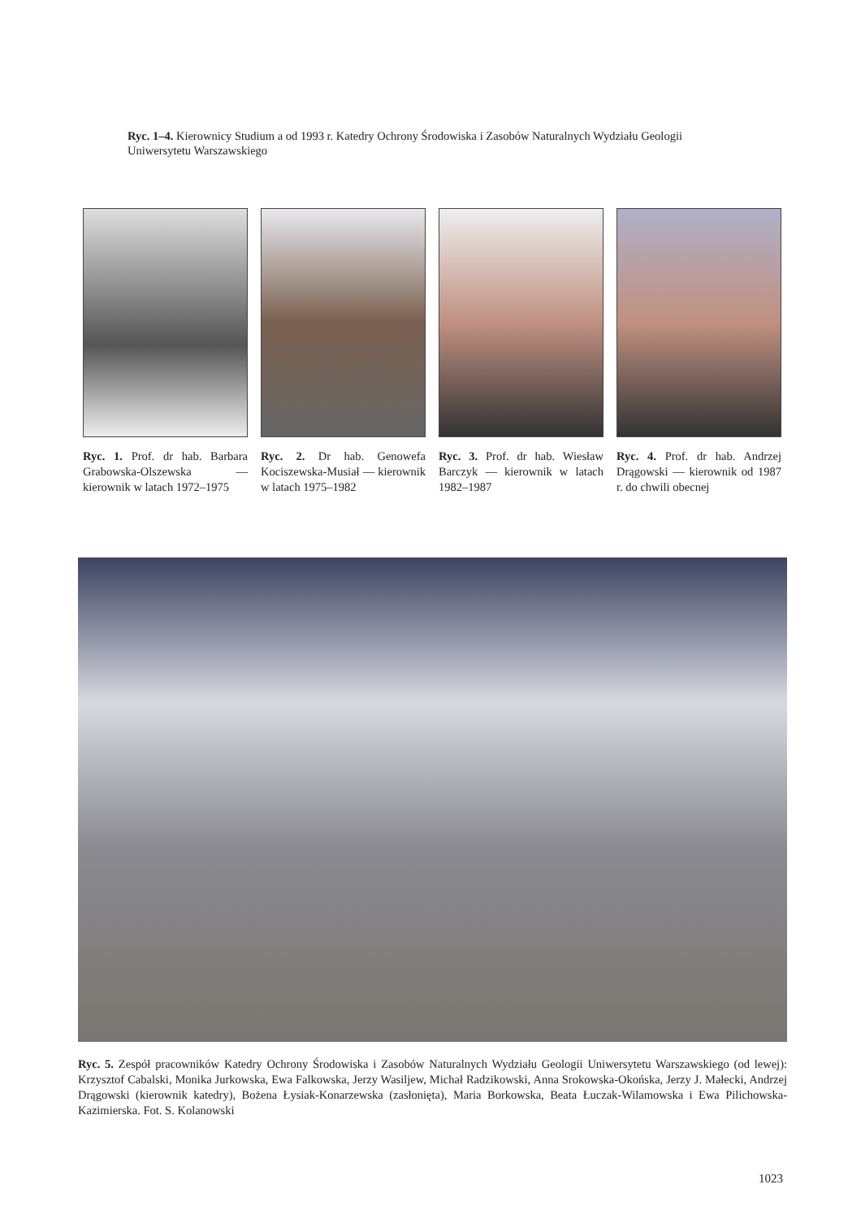Ryc. 1–4. Kierownicy Studium a od 1993 r. Katedry Ochrony Środowiska i Zasobów Naturalnych Wydziału Geologii Uniwersytetu Warszawskiego
Ryc. 1. Prof. dr hab. Barbara Grabowska-Olszewska — kierownik w latach 1972–1975
Ryc. 2. Dr hab. Genowefa Kociszewska-Musiał — kierownik w latach 1975–1982
Ryc. 3. Prof. dr hab. Wiesław Barczyk — kierownik w latach 1982–1987
Ryc. 4. Prof. dr hab. Andrzej Drągowski — kierownik od 1987 r. do chwili obecnej
Ryc. 5. Zespół pracowników Katedry Ochrony Środowiska i Zasobów Naturalnych Wydziału Geologii Uniwersytetu Warszawskiego (od lewej): Krzysztof Cabalski, Monika Jurkowska, Ewa Falkowska, Jerzy Wasiljew, Michał Radzikowski, Anna Srokowska-Okońska, Jerzy J. Małecki, Andrzej Drągowski (kierownik katedry), Bożena Łysiak-Konarzewska (zasłonięta), Maria Borkowska, Beata Łuczak-Wilamowska i Ewa Pilichowska-Kazimierska. Fot. S. Kolanowski
1023